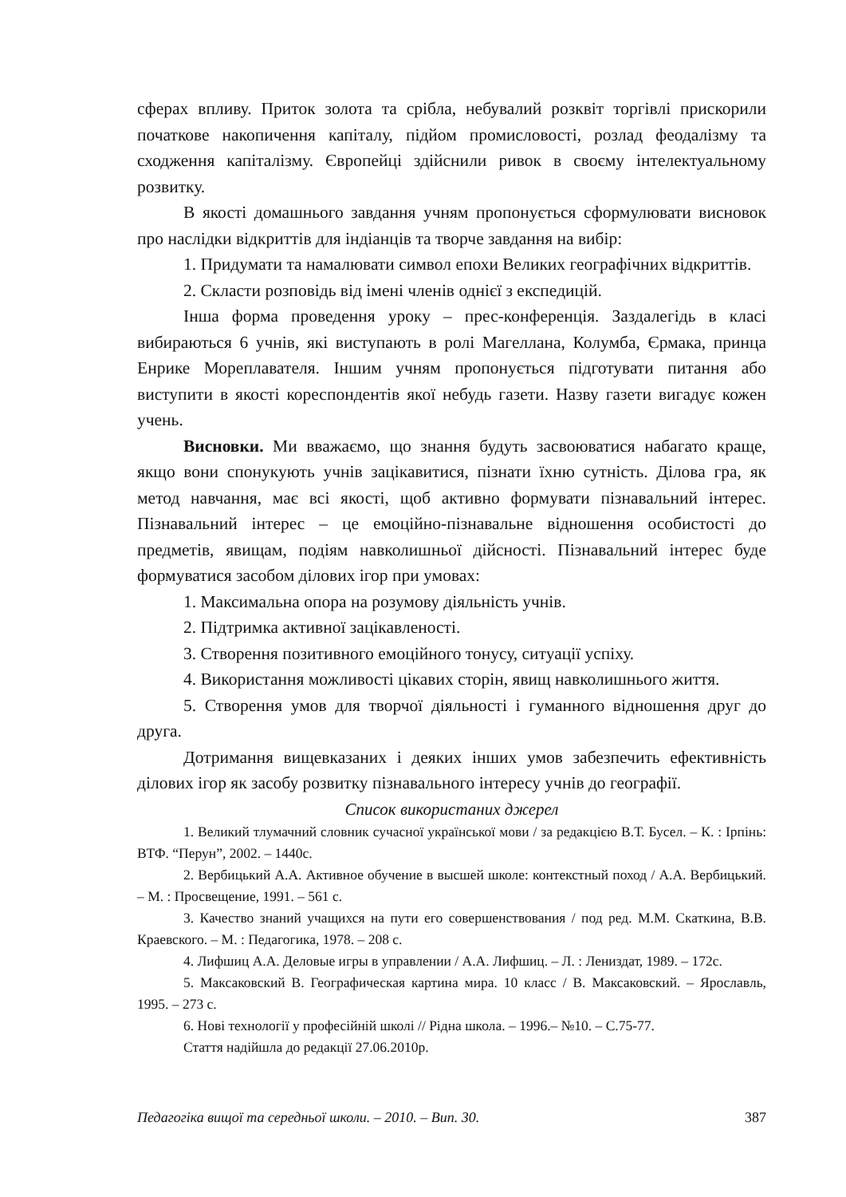сферах впливу. Приток золота та срібла, небувалий розквіт торгівлі прискорили початкове накопичення капіталу, підйом промисловості, розлад феодалізму та сходження капіталізму. Європейці здійснили ривок в своєму інтелектуальному розвитку.
В якості домашнього завдання учням пропонується сформулювати висновок про наслідки відкриттів для індіанців та творче завдання на вибір:
1. Придумати та намалювати символ епохи Великих географічних відкриттів.
2. Скласти розповідь від імені членів однієї з експедицій.
Інша форма проведення уроку – прес-конференція. Заздалегідь в класі вибираються 6 учнів, які виступають в ролі Магеллана, Колумба, Єрмака, принца Енрике Мореплавателя. Іншим учням пропонується підготувати питання або виступити в якості кореспондентів якої небудь газети. Назву газети вигадує кожен учень.
Висновки. Ми вважаємо, що знання будуть засвоюватися набагато краще, якщо вони спонукують учнів зацікавитися, пізнати їхню сутність. Ділова гра, як метод навчання, має всі якості, щоб активно формувати пізнавальний інтерес. Пізнавальний інтерес – це емоційно-пізнавальне відношення особистості до предметів, явищам, подіям навколишньої дійсності. Пізнавальний інтерес буде формуватися засобом ділових ігор при умовах:
1. Максимальна опора на розумову діяльність учнів.
2. Підтримка активної зацікавленості.
3. Створення позитивного емоційного тонусу, ситуації успіху.
4. Використання можливості цікавих сторін, явищ навколишнього життя.
5. Створення умов для творчої діяльності і гуманного відношення друг до друга.
Дотримання вищевказаних і деяких інших умов забезпечить ефективність ділових ігор як засобу розвитку пізнавального інтересу учнів до географії.
Список використаних джерел
1. Великий тлумачний словник сучасної української мови / за редакцією В.Т. Бусел. – К. : Ірпінь: ВТФ. “Перун”, 2002. – 1440с.
2. Вербицький А.А. Активное обучение в высшей школе: контекстный поход / А.А. Вербицький. – М. : Просвещение, 1991. – 561 с.
3. Качество знаний учащихся на пути его совершенствования / под ред. М.М. Скаткина, В.В. Краевского. – М. : Педагогика, 1978. – 208 с.
4. Лифшиц А.А. Деловые игры в управлении / А.А. Лифшиц. – Л. : Лениздат, 1989. – 172с.
5. Максаковский В. Географическая картина мира. 10 класс / В. Максаковский. – Ярославль, 1995. – 273 с.
6. Нові технології у професійній школі // Рідна школа. – 1996.– №10. – С.75-77.
Стаття надійшла до редакції 27.06.2010р.
Педагогіка вищої та середньої школи. – 2010. – Вип. 30. 387